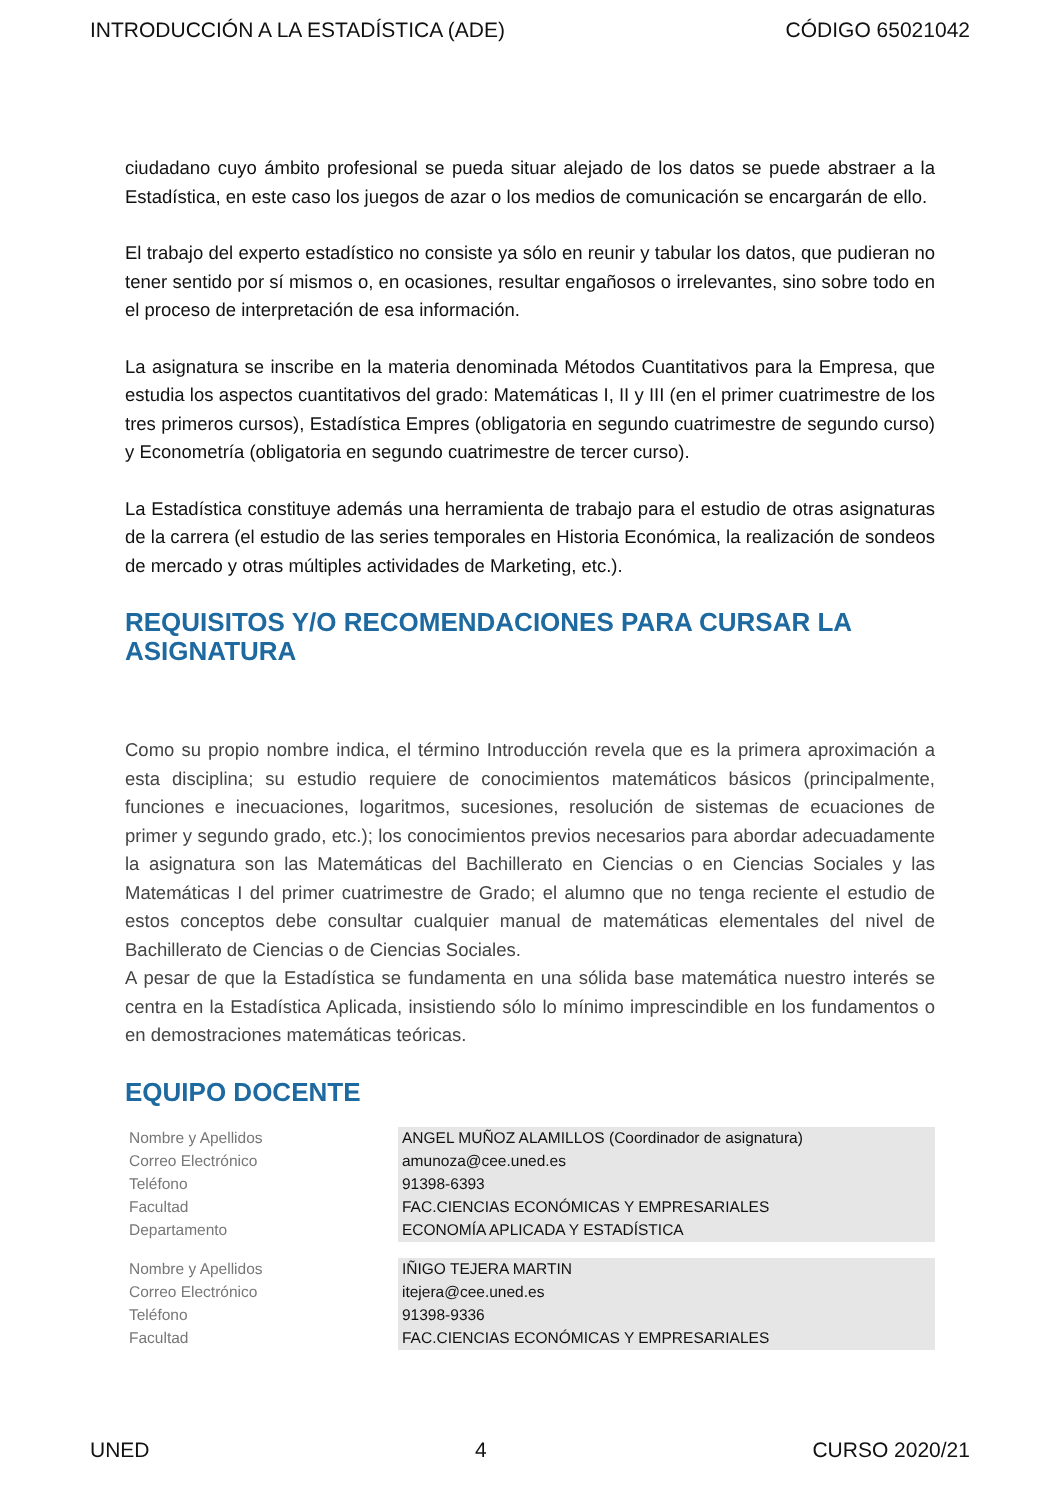INTRODUCCIÓN A LA ESTADÍSTICA (ADE) CÓDIGO 65021042
ciudadano cuyo ámbito profesional se pueda situar alejado de los datos se puede abstraer a la Estadística, en este caso los juegos de azar o los medios de comunicación se encargarán de ello.
El trabajo del experto estadístico no consiste ya sólo en reunir y tabular los datos, que pudieran no tener sentido por sí mismos o, en ocasiones, resultar engañosos o irrelevantes, sino sobre todo en el proceso de interpretación de esa información.
La asignatura se inscribe en la materia denominada Métodos Cuantitativos para la Empresa, que estudia los aspectos cuantitativos del grado: Matemáticas I, II y III (en el primer cuatrimestre de los tres primeros cursos), Estadística Empres (obligatoria en segundo cuatrimestre de segundo curso) y Econometría (obligatoria en segundo cuatrimestre de tercer curso).
La Estadística constituye además una herramienta de trabajo para el estudio de otras asignaturas de la carrera (el estudio de las series temporales en Historia Económica, la realización de sondeos de mercado y otras múltiples actividades de Marketing, etc.).
REQUISITOS Y/O RECOMENDACIONES PARA CURSAR LA ASIGNATURA
Como su propio nombre indica, el término Introducción revela que es la primera aproximación a esta disciplina; su estudio requiere de conocimientos matemáticos básicos (principalmente, funciones e inecuaciones, logaritmos, sucesiones, resolución de sistemas de ecuaciones de primer y segundo grado, etc.); los conocimientos previos necesarios para abordar adecuadamente la asignatura son las Matemáticas del Bachillerato en Ciencias o en Ciencias Sociales y las Matemáticas I del primer cuatrimestre de Grado; el alumno que no tenga reciente el estudio de estos conceptos debe consultar cualquier manual de matemáticas elementales del nivel de Bachillerato de Ciencias o de Ciencias Sociales.
A pesar de que la Estadística se fundamenta en una sólida base matemática nuestro interés se centra en la Estadística Aplicada, insistiendo sólo lo mínimo imprescindible en los fundamentos o en demostraciones matemáticas teóricas.
EQUIPO DOCENTE
| Nombre y Apellidos | ANGEL MUÑOZ ALAMILLOS (Coordinador de asignatura) |
| Correo Electrónico | amunoza@cee.uned.es |
| Teléfono | 91398-6393 |
| Facultad | FAC.CIENCIAS ECONÓMICAS Y EMPRESARIALES |
| Departamento | ECONOMÍA APLICADA Y ESTADÍSTICA |
| Nombre y Apellidos | IÑIGO TEJERA MARTIN |
| Correo Electrónico | itejera@cee.uned.es |
| Teléfono | 91398-9336 |
| Facultad | FAC.CIENCIAS ECONÓMICAS Y EMPRESARIALES |
UNED 4 CURSO 2020/21